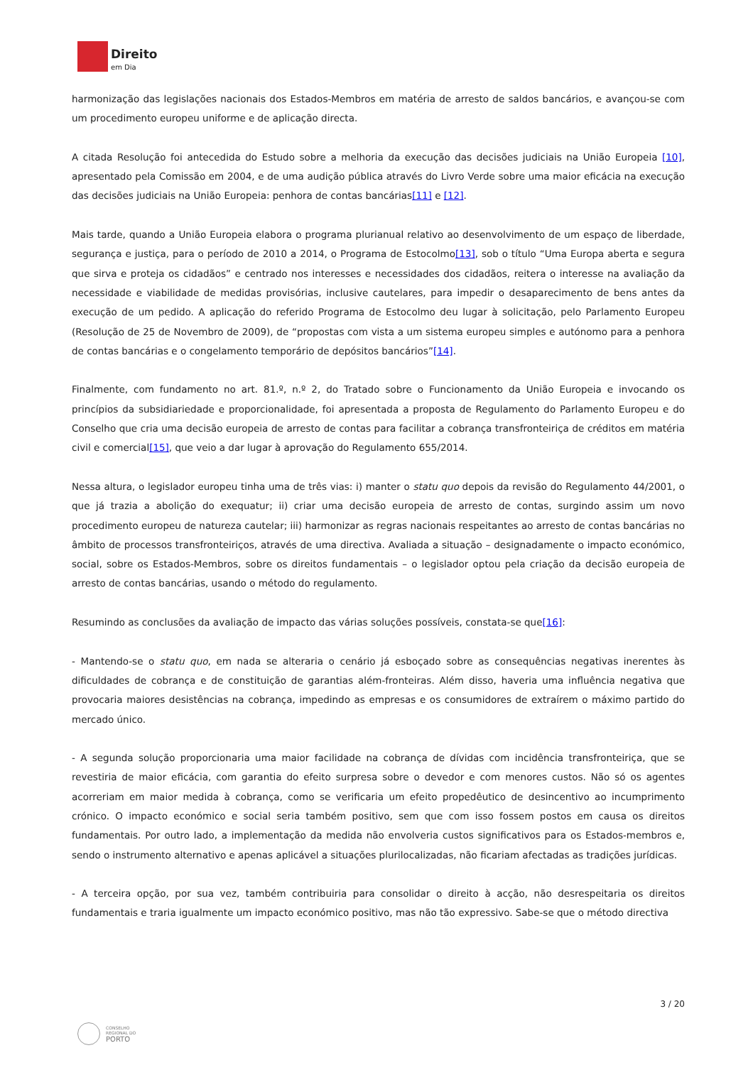Direito
em Dia
harmonização das legislações nacionais dos Estados-Membros em matéria de arresto de saldos bancários, e avançou-se com um procedimento europeu uniforme e de aplicação directa.
A citada Resolução foi antecedida do Estudo sobre a melhoria da execução das decisões judiciais na União Europeia [10], apresentado pela Comissão em 2004, e de uma audição pública através do Livro Verde sobre uma maior eficácia na execução das decisões judiciais na União Europeia: penhora de contas bancárias[11] e [12].
Mais tarde, quando a União Europeia elabora o programa plurianual relativo ao desenvolvimento de um espaço de liberdade, segurança e justiça, para o período de 2010 a 2014, o Programa de Estocolmo[13], sob o título “Uma Europa aberta e segura que sirva e proteja os cidadãos” e centrado nos interesses e necessidades dos cidadãos, reitera o interesse na avaliação da necessidade e viabilidade de medidas provisórias, inclusive cautelares, para impedir o desaparecimento de bens antes da execução de um pedido. A aplicação do referido Programa de Estocolmo deu lugar à solicitação, pelo Parlamento Europeu (Resolução de 25 de Novembro de 2009), de “propostas com vista a um sistema europeu simples e autónomo para a penhora de contas bancárias e o congelamento temporário de depósitos bancários”[14].
Finalmente, com fundamento no art. 81.º, n.º 2, do Tratado sobre o Funcionamento da União Europeia e invocando os princípios da subsidiariedade e proporcionalidade, foi apresentada a proposta de Regulamento do Parlamento Europeu e do Conselho que cria uma decisão europeia de arresto de contas para facilitar a cobrança transfronteiriça de créditos em matéria civil e comercial[15], que veio a dar lugar à aprovação do Regulamento 655/2014.
Nessa altura, o legislador europeu tinha uma de três vias: i) manter o statu quo depois da revisão do Regulamento 44/2001, o que já trazia a abolição do exequatur; ii) criar uma decisão europeia de arresto de contas, surgindo assim um novo procedimento europeu de natureza cautelar; iii) harmonizar as regras nacionais respeitantes ao arresto de contas bancárias no âmbito de processos transfronteiriços, através de uma directiva. Avaliada a situação – designadamente o impacto económico, social, sobre os Estados-Membros, sobre os direitos fundamentais – o legislador optou pela criação da decisão europeia de arresto de contas bancárias, usando o método do regulamento.
Resumindo as conclusões da avaliação de impacto das várias soluções possíveis, constata-se que[16]:
- Mantendo-se o statu quo, em nada se alteraria o cenário já esboçado sobre as consequências negativas inerentes às dificuldades de cobrança e de constituição de garantias além-fronteiras. Além disso, haveria uma influência negativa que provocaria maiores desistências na cobrança, impedindo as empresas e os consumidores de extraírem o máximo partido do mercado único.
- A segunda solução proporcionaria uma maior facilidade na cobrança de dívidas com incidência transfronteiriça, que se revestiria de maior eficácia, com garantia do efeito surpresa sobre o devedor e com menores custos. Não só os agentes acorreriam em maior medida à cobrança, como se verificaria um efeito propedêutico de desincentivo ao incumprimento crónico. O impacto económico e social seria também positivo, sem que com isso fossem postos em causa os direitos fundamentais. Por outro lado, a implementação da medida não envolveria custos significativos para os Estados-membros e, sendo o instrumento alternativo e apenas aplicável a situações plurilocalizadas, não ficariam afectadas as tradições jurídicas.
- A terceira opção, por sua vez, também contribuiria para consolidar o direito à acção, não desrespeitaria os direitos fundamentais e traria igualmente um impacto económico positivo, mas não tão expressivo. Sabe-se que o método directiva
3 / 20
CONSELHO
REGIONAL DO
PORTO